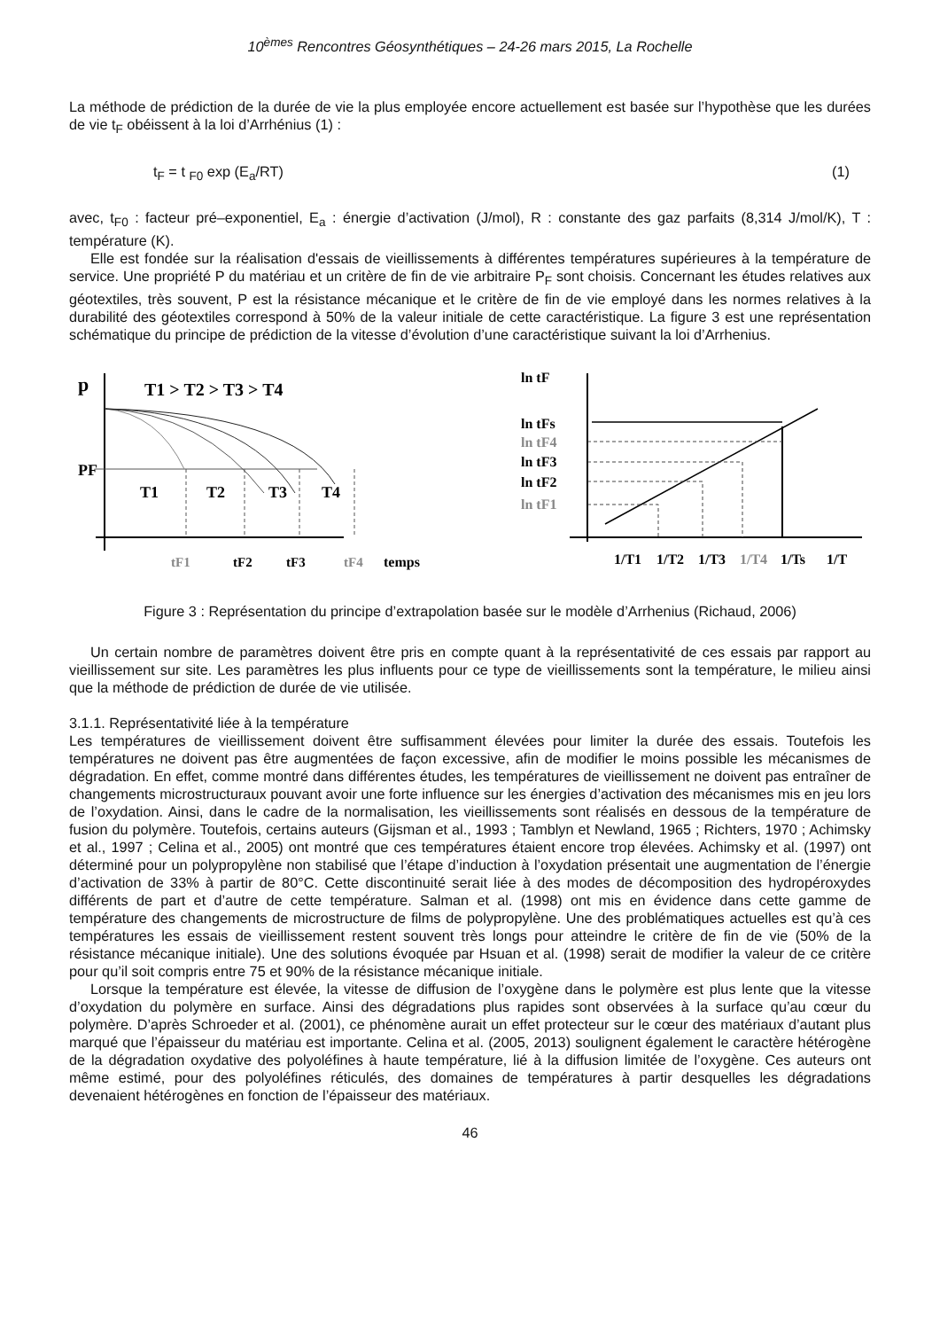10<sup>èmes</sup> Rencontres Géosynthétiques – 24-26 mars 2015, La Rochelle
La méthode de prédiction de la durée de vie la plus employée encore actuellement est basée sur l’hypothèse que les durées de vie t<sub>F</sub> obéissent à la loi d’Arrhénius (1) :
t<sub>F</sub> = t <sub>F0</sub> exp (E<sub>a</sub>/RT) (1)
avec, t<sub>F0</sub> : facteur pré–exponentiel, E<sub>a</sub> : énergie d’activation (J/mol), R : constante des gaz parfaits (8,314 J/mol/K), T : température (K).
Elle est fondée sur la réalisation d'essais de vieillissements à différentes températures supérieures à la température de service. Une propriété P du matériau et un critère de fin de vie arbitraire P<sub>F</sub> sont choisis. Concernant les études relatives aux géotextiles, très souvent, P est la résistance mécanique et le critère de fin de vie employé dans les normes relatives à la durabilité des géotextiles correspond à 50% de la valeur initiale de cette caractéristique. La figure 3 est une représentation schématique du principe de prédiction de la vitesse d’évolution d’une caractéristique suivant la loi d’Arrhenius.
p
T1 > T2 > T3 > T4
PF
T1
T2
T3
T4
tF1
tF2
tF3
tF4
temps
ln tF
ln tFs
ln tF4
ln tF3
ln tF2
ln tF1
1/T1
1/T2
1/T3
1/T4
1/Ts
1/T
Figure 3 : Représentation du principe d’extrapolation basée sur le modèle d’Arrhenius (Richaud, 2006)
Un certain nombre de paramètres doivent être pris en compte quant à la représentativité de ces essais par rapport au vieillissement sur site. Les paramètres les plus influents pour ce type de vieillissements sont la température, le milieu ainsi que la méthode de prédiction de durée de vie utilisée.
3.1.1. Représentativité liée à la température
Les températures de vieillissement doivent être suffisamment élevées pour limiter la durée des essais. Toutefois les températures ne doivent pas être augmentées de façon excessive, afin de modifier le moins possible les mécanismes de dégradation. En effet, comme montré dans différentes études, les températures de vieillissement ne doivent pas entraîner de changements microstructuraux pouvant avoir une forte influence sur les énergies d’activation des mécanismes mis en jeu lors de l’oxydation. Ainsi, dans le cadre de la normalisation, les vieillissements sont réalisés en dessous de la température de fusion du polymère. Toutefois, certains auteurs (Gijsman et al., 1993 ; Tamblyn et Newland, 1965 ; Richters, 1970 ; Achimsky et al., 1997 ; Celina et al., 2005) ont montré que ces températures étaient encore trop élevées. Achimsky et al. (1997) ont déterminé pour un polypropylène non stabilisé que l’étape d’induction à l’oxydation présentait une augmentation de l’énergie d’activation de 33% à partir de 80°C. Cette discontinuité serait liée à des modes de décomposition des hydropéroxydes différents de part et d’autre de cette température. Salman et al. (1998) ont mis en évidence dans cette gamme de température des changements de microstructure de films de polypropylène. Une des problématiques actuelles est qu’à ces températures les essais de vieillissement restent souvent très longs pour atteindre le critère de fin de vie (50% de la résistance mécanique initiale). Une des solutions évoquée par Hsuan et al. (1998) serait de modifier la valeur de ce critère pour qu’il soit compris entre 75 et 90% de la résistance mécanique initiale.
Lorsque la température est élevée, la vitesse de diffusion de l’oxygène dans le polymère est plus lente que la vitesse d’oxydation du polymère en surface. Ainsi des dégradations plus rapides sont observées à la surface qu’au cœur du polymère. D’après Schroeder et al. (2001), ce phénomène aurait un effet protecteur sur le cœur des matériaux d’autant plus marqué que l’épaisseur du matériau est importante. Celina et al. (2005, 2013) soulignent également le caractère hétérogène de la dégradation oxydative des polyoléfines à haute température, lié à la diffusion limitée de l’oxygène. Ces auteurs ont même estimé, pour des polyoléfines réticulés, des domaines de températures à partir desquelles les dégradations devenaient hétérogènes en fonction de l’épaisseur des matériaux.
46